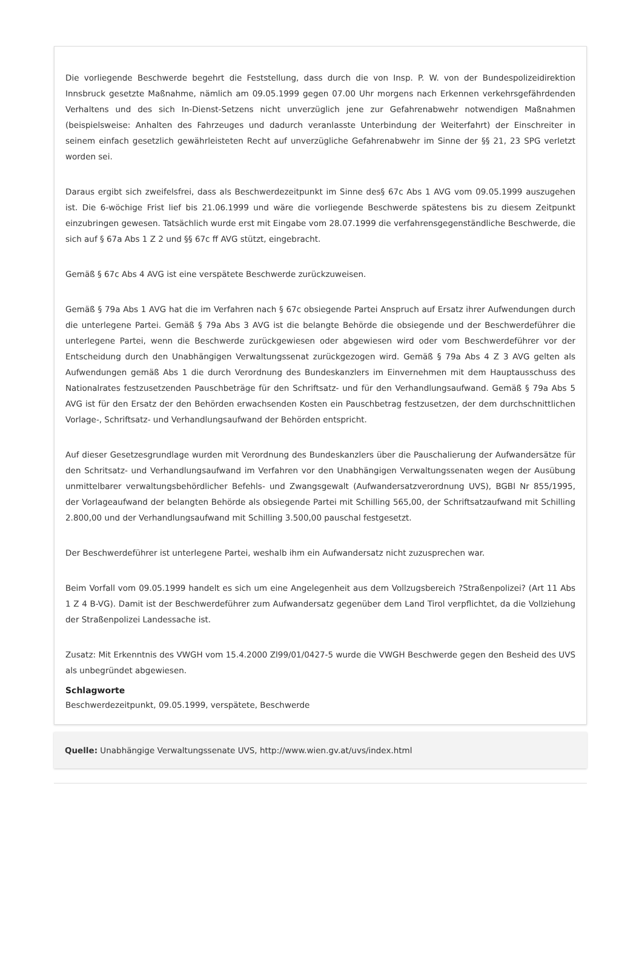Die vorliegende Beschwerde begehrt die Feststellung, dass durch die von Insp. P. W. von der Bundespolizeidirektion Innsbruck gesetzte Maßnahme, nämlich am 09.05.1999 gegen 07.00 Uhr morgens nach Erkennen verkehrsgefährdenden Verhaltens und des sich In-Dienst-Setzens nicht unverzüglich jene zur Gefahrenabwehr notwendigen Maßnahmen (beispielsweise: Anhalten des Fahrzeuges und dadurch veranlasste Unterbindung der Weiterfahrt) der Einschreiter in seinem einfach gesetzlich gewährleisteten Recht auf unverzügliche Gefahrenabwehr im Sinne der §§ 21, 23 SPG verletzt worden sei.
Daraus ergibt sich zweifelsfrei, dass als Beschwerdezeitpunkt im Sinne des§ 67c Abs 1 AVG vom 09.05.1999 auszugehen ist. Die 6-wöchige Frist lief bis 21.06.1999 und wäre die vorliegende Beschwerde spätestens bis zu diesem Zeitpunkt einzubringen gewesen. Tatsächlich wurde erst mit Eingabe vom 28.07.1999 die verfahrensgegenständliche Beschwerde, die sich auf § 67a Abs 1 Z 2 und §§ 67c ff AVG stützt, eingebracht.
Gemäß § 67c Abs 4 AVG ist eine verspätete Beschwerde zurückzuweisen.
Gemäß § 79a Abs 1 AVG hat die im Verfahren nach § 67c obsiegende Partei Anspruch auf Ersatz ihrer Aufwendungen durch die unterlegene Partei. Gemäß § 79a Abs 3 AVG ist die belangte Behörde die obsiegende und der Beschwerdeführer die unterlegene Partei, wenn die Beschwerde zurückgewiesen oder abgewiesen wird oder vom Beschwerdeführer vor der Entscheidung durch den Unabhängigen Verwaltungssenat zurückgezogen wird. Gemäß § 79a Abs 4 Z 3 AVG gelten als Aufwendungen gemäß Abs 1 die durch Verordnung des Bundeskanzlers im Einvernehmen mit dem Hauptausschuss des Nationalrates festzusetzenden Pauschbeträge für den Schriftsatz- und für den Verhandlungsaufwand. Gemäß § 79a Abs 5 AVG ist für den Ersatz der den Behörden erwachsenden Kosten ein Pauschbetrag festzusetzen, der dem durchschnittlichen Vorlage-, Schriftsatz- und Verhandlungsaufwand der Behörden entspricht.
Auf dieser Gesetzesgrundlage wurden mit Verordnung des Bundeskanzlers über die Pauschalierung der Aufwandersätze für den Schritsatz- und Verhandlungsaufwand im Verfahren vor den Unabhängigen Verwaltungssenaten wegen der Ausübung unmittelbarer verwaltungsbehördlicher Befehls- und Zwangsgewalt (Aufwandersatzverordnung UVS), BGBl Nr 855/1995, der Vorlageaufwand der belangten Behörde als obsiegende Partei mit Schilling 565,00, der Schriftsatzaufwand mit Schilling 2.800,00 und der Verhandlungsaufwand mit Schilling 3.500,00 pauschal festgesetzt.
Der Beschwerdeführer ist unterlegene Partei, weshalb ihm ein Aufwandersatz nicht zuzusprechen war.
Beim Vorfall vom 09.05.1999 handelt es sich um eine Angelegenheit aus dem Vollzugsbereich ?Straßenpolizei? (Art 11 Abs 1 Z 4 B-VG). Damit ist der Beschwerdeführer zum Aufwandersatz gegenüber dem Land Tirol verpflichtet, da die Vollziehung der Straßenpolizei Landessache ist.
Zusatz: Mit Erkenntnis des VWGH vom 15.4.2000 Zl99/01/0427-5 wurde die VWGH Beschwerde gegen den Besheid des UVS als unbegründet abgewiesen.
Schlagworte
Beschwerdezeitpunkt, 09.05.1999, verspätete, Beschwerde
Quelle: Unabhängige Verwaltungssenate UVS, http://www.wien.gv.at/uvs/index.html